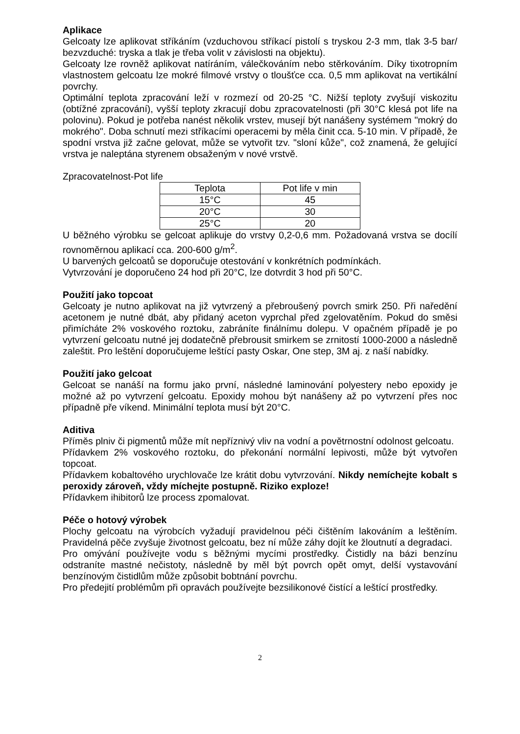Aplikace
Gelcoaty lze aplikovat stříkáním (vzduchovou stříkací pistolí s tryskou 2-3 mm, tlak 3-5 bar/ bezvzduché: tryska a tlak je třeba volit v závislosti na objektu).
Gelcoaty lze rovněž aplikovat natíráním, válečkováním nebo stěrkováním. Díky tixotropním vlastnostem gelcoatu lze mokré filmové vrstvy o tloušťce cca. 0,5 mm aplikovat na vertikální povrchy.
Optimální teplota zpracování leží v rozmezí od 20-25 °C. Nižší teploty zvyšují viskozitu (obtížné zpracování), vyšší teploty zkracují dobu zpracovatelnosti (při 30°C klesá pot life na polovinu). Pokud je potřeba nanést několik vrstev, musejí být nanášeny systémem "mokrý do mokrého". Doba schnutí mezi stříkacími operacemi by měla činit cca. 5-10 min. V případě, že spodní vrstva již začne gelovat, může se vytvořit tzv. "sloní kůže", což znamená, že gelující vrstva je naleptána styrenem obsaženým v nové vrstvě.
Zpracovatelnost-Pot life
| Teplota | Pot life v min |
| 15°C | 45 |
| 20°C | 30 |
| 25°C | 20 |
U běžného výrobku se gelcoat aplikuje do vrstvy 0,2-0,6 mm. Požadovaná vrstva se docílí rovnoměrnou aplikací cca. 200-600 g/m<sup>2</sup>.
U barvených gelcoatů se doporučuje otestování v konkrétních podmínkách.
Vytvrzování je doporučeno 24 hod při 20°C, lze dotvrdit 3 hod při 50°C.
Použití jako topcoat
Gelcoaty je nutno aplikovat na již vytvrzený a přebroušený povrch smirk 250. Při naředění acetonem je nutné dbát, aby přidaný aceton vyprchal před zgelovatěním. Pokud do směsi přimícháte 2% voskového roztoku, zabráníte finálnímu dolepu. V opačném případě je po vytvrzení gelcoatu nutné jej dodatečně přebrousit smirkem se zrnitostí 1000-2000 a následně zaleštit. Pro leštění doporučujeme leštící pasty Oskar, One step, 3M aj. z naší nabídky.
Použití jako gelcoat
Gelcoat se nanáší na formu jako první, následné laminování polyestery nebo epoxidy je možné až po vytvrzení gelcoatu. Epoxidy mohou být nanášeny až po vytvrzení přes noc případně pře víkend. Minimální teplota musí být 20°C.
Aditiva
Příměs plniv či pigmentů může mít nepříznivý vliv na vodní a povětrnostní odolnost gelcoatu.
Přídavkem 2% voskového roztoku, do překonání normální lepivosti, může být vytvořen topcoat.
Přídavkem kobaltového urychlovače lze krátit dobu vytvrzování. Nikdy nemíchejte kobalt s peroxidy zároveň, vždy míchejte postupně. Riziko exploze!
Přídavkem ihibitorů lze process zpomalovat.
Péče o hotový výrobek
Plochy gelcoatu na výrobcích vyžadují pravidelnou péči čištěním lakováním a leštěním. Pravidelná pěče zvyšuje životnost gelcoatu, bez ní může záhy dojít ke žloutnutí a degradaci.
Pro omývání používejte vodu s běžnými mycími prostředky. Čistidly na bázi benzínu odstraníte mastné nečistoty, následně by měl být povrch opět omyt, delší vystavování benzínovým čistidlům může způsobit bobtnání povrchu.
Pro předejití problémům při opravách používejte bezsilikonové čistící a leštící prostředky.
2